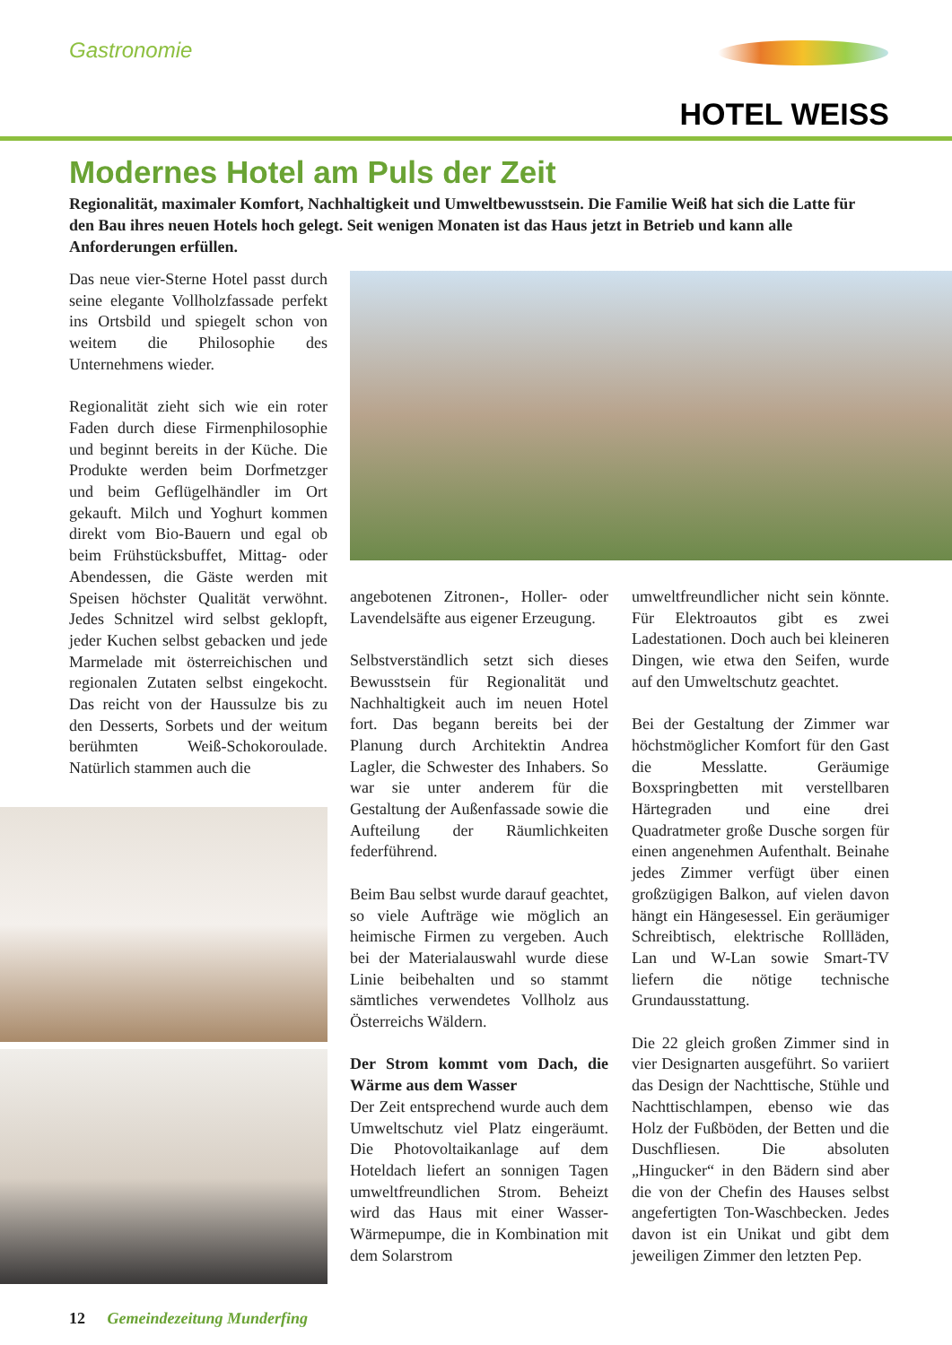Gastronomie
HOTEL WEISS
Modernes Hotel am Puls der Zeit
Regionalität, maximaler Komfort, Nachhaltigkeit und Umweltbewusstsein. Die Familie Weiß hat sich die Latte für den Bau ihres neuen Hotels hoch gelegt. Seit wenigen Monaten ist das Haus jetzt in Betrieb und kann alle Anforderungen erfüllen.
Das neue vier-Sterne Hotel passt durch seine elegante Vollholzfassade perfekt ins Ortsbild und spiegelt schon von weitem die Philosophie des Unternehmens wieder.
Regionalität zieht sich wie ein roter Faden durch diese Firmenphilosophie und beginnt bereits in der Küche. Die Produkte werden beim Dorfmetzger und beim Geflügelhändler im Ort gekauft. Milch und Yoghurt kommen direkt vom Bio-Bauern und egal ob beim Frühstücksbuffet, Mittag- oder Abendessen, die Gäste werden mit Speisen höchster Qualität verwöhnt. Jedes Schnitzel wird selbst geklopft, jeder Kuchen selbst gebacken und jede Marmelade mit österreichischen und regionalen Zutaten selbst eingekocht. Das reicht von der Haussulze bis zu den Desserts, Sorbets und der weitum berühmten Weiß-Schokoroulade. Natürlich stammen auch die
angebotenen Zitronen-, Holler- oder Lavendelsäfte aus eigener Erzeugung.
Selbstverständlich setzt sich dieses Bewusstsein für Regionalität und Nachhaltigkeit auch im neuen Hotel fort. Das begann bereits bei der Planung durch Architektin Andrea Lagler, die Schwester des Inhabers. So war sie unter anderem für die Gestaltung der Außenfassade sowie die Aufteilung der Räumlichkeiten federführend.
Beim Bau selbst wurde darauf geachtet, so viele Aufträge wie möglich an heimische Firmen zu vergeben. Auch bei der Materialauswahl wurde diese Linie beibehalten und so stammt sämtliches verwendetes Vollholz aus Österreichs Wäldern.
Der Strom kommt vom Dach, die Wärme aus dem Wasser
Der Zeit entsprechend wurde auch dem Umweltschutz viel Platz eingeräumt. Die Photovoltaikanlage auf dem Hoteldach liefert an sonnigen Tagen umweltfreundlichen Strom. Beheizt wird das Haus mit einer Wasser-Wärmepumpe, die in Kombination mit dem Solarstrom
umweltfreundlicher nicht sein könnte. Für Elektroautos gibt es zwei Ladestationen. Doch auch bei kleineren Dingen, wie etwa den Seifen, wurde auf den Umweltschutz geachtet.
Bei der Gestaltung der Zimmer war höchstmöglicher Komfort für den Gast die Messlatte. Geräumige Boxspringbetten mit verstellbaren Härtegraden und eine drei Quadratmeter große Dusche sorgen für einen angenehmen Aufenthalt. Beinahe jedes Zimmer verfügt über einen großzügigen Balkon, auf vielen davon hängt ein Hängesessel. Ein geräumiger Schreibtisch, elektrische Rollläden, Lan und W-Lan sowie Smart-TV liefern die nötige technische Grundausstattung.
Die 22 gleich großen Zimmer sind in vier Designarten ausgeführt. So variiert das Design der Nachttische, Stühle und Nachttischlampen, ebenso wie das Holz der Fußböden, der Betten und die Duschfliesen. Die absoluten „Hingucker“ in den Bädern sind aber die von der Chefin des Hauses selbst angefertigten Ton-Waschbecken. Jedes davon ist ein Unikat und gibt dem jeweiligen Zimmer den letzten Pep.
12 Gemeindezeitung Munderfing